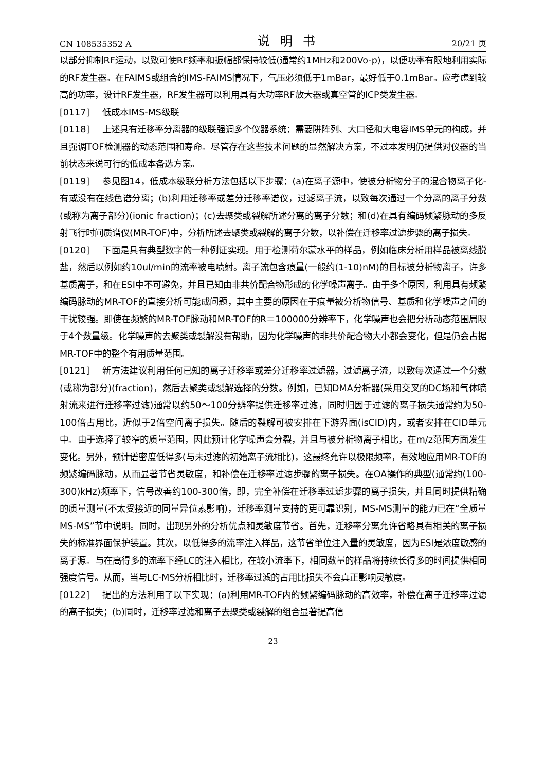CN 108535352 A 说明书 20/21 页
以部分抑制RF运动，以致可使RF频率和振幅都保持较低(通常约1MHz和200Vo-p)，以便功率有限地利用实际的RF发生器。在FAIMS或组合的IMS-FAIMS情况下，气压必须低于1mBar，最好低于0.1mBar。应考虑到较高的功率，设计RF发生器，RF发生器可以利用具有大功率RF放大器或真空管的ICP类发生器。
[0117] 低成本IMS-MS级联
[0118] 上述具有迁移率分离器的级联强调多个仪器系统：需要阱阵列、大口径和大电容IMS单元的构成，并且强调TOF检测器的动态范围和寿命。尽管存在这些技术问题的显然解决方案，不过本发明仍提供对仪器的当前状态来说可行的低成本备选方案。
[0119] 参见图14，低成本级联分析方法包括以下步骤：(a)在离子源中，使被分析物分子的混合物离子化-有或没有在线色谱分离；(b)利用迁移率或差分迁移率谱仪，过滤离子流，以致每次通过一个分离的离子分数(或称为离子部分)(ionic fraction)；(c)去聚类或裂解所述分离的离子分数；和(d)在具有编码频繁脉动的多反射飞行时间质谱仪(MR-TOF)中，分析所述去聚类或裂解的离子分数，以补偿在迁移率过滤步骤的离子损失。
[0120] 下面是具有典型数字的一种例证实现。用于检测荷尔蒙水平的样品，例如临床分析用样品被离线脱盐，然后以例如约10ul/min的流率被电喷射。离子流包含痕量(一般约(1-10)nM)的目标被分析物离子，许多基质离子，和在ESI中不可避免，并且已知由非共价配合物形成的化学噪声离子。由于多个原因，利用具有频繁编码脉动的MR-TOF的直接分析可能成问题，其中主要的原因在于痕量被分析物信号、基质和化学噪声之间的干扰较强。即使在频繁的MR-TOF脉动和MR-TOF的R＝100000分辨率下，化学噪声也会把分析动态范围局限于4个数量级。化学噪声的去聚类或裂解没有帮助，因为化学噪声的非共价配合物大小都会变化，但是仍会占据MR-TOF中的整个有用质量范围。
[0121] 新方法建议利用任何已知的离子迁移率或差分迁移率过滤器，过滤离子流，以致每次通过一个分数(或称为部分)(fraction)，然后去聚类或裂解选择的分数。例如，已知DMA分析器(采用交叉的DC场和气体喷射流来进行迁移率过滤)通常以约50～100分辨率提供迁移率过滤，同时归因于过滤的离子损失通常约为50-100倍占用比，近似于2倍空间离子损失。随后的裂解可被安排在下游界面(isCID)内，或者安排在CID单元中。由于选择了较窄的质量范围，因此预计化学噪声会分裂，并且与被分析物离子相比，在m/z范围方面发生变化。另外，预计谱密度低得多(与未过滤的初始离子流相比)，这最终允许以极限频率，有效地应用MR-TOF的频繁编码脉动，从而显著节省灵敏度，和补偿在迁移率过滤步骤的离子损失。在OA操作的典型(通常约(100-300)kHz)频率下，信号改善约100-300倍，即，完全补偿在迁移率过滤步骤的离子损失，并且同时提供精确的质量测量(不太受接近的同量异位素影响)，迁移率测量支持的更可靠识别，MS-MS测量的能力已在“全质量MS-MS”节中说明。同时，出现另外的分析优点和灵敏度节省。首先，迁移率分离允许省略具有相关的离子损失的标准界面保护装置。其次，以低得多的流率注入样品，这节省单位注入量的灵敏度，因为ESI是浓度敏感的离子源。与在高得多的流率下经LC的注入相比，在较小流率下，相同数量的样品将持续长得多的时间提供相同强度信号。从而，当与LC-MS分析相比时，迁移率过滤的占用比损失不会真正影响灵敏度。
[0122] 提出的方法利用了以下实现：(a)利用MR-TOF内的频繁编码脉动的高效率，补偿在离子迁移率过滤的离子损失；(b)同时，迁移率过滤和离子去聚类或裂解的组合显著提高信
23